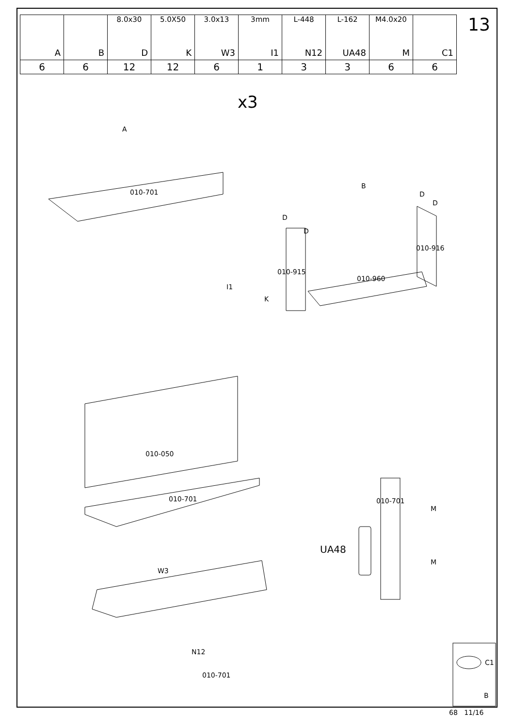| A | B | 8.0x30 D | 5.0X50 K | 3.0x13 W3 | 3mm I1 | L-448 N12 | L-162 UA48 | M4.0x20 M | C1 |
| 6 | 6 | 12 | 12 | 6 | 1 | 3 | 3 | 6 | 6 |
13
x3
A
010-701
B
D
D
D
D
010-916
010-915
010-960
I1
K
010-050
010-701 010-701
M
UA48
M
W3
N12
010-701
C1
B
68 11/16